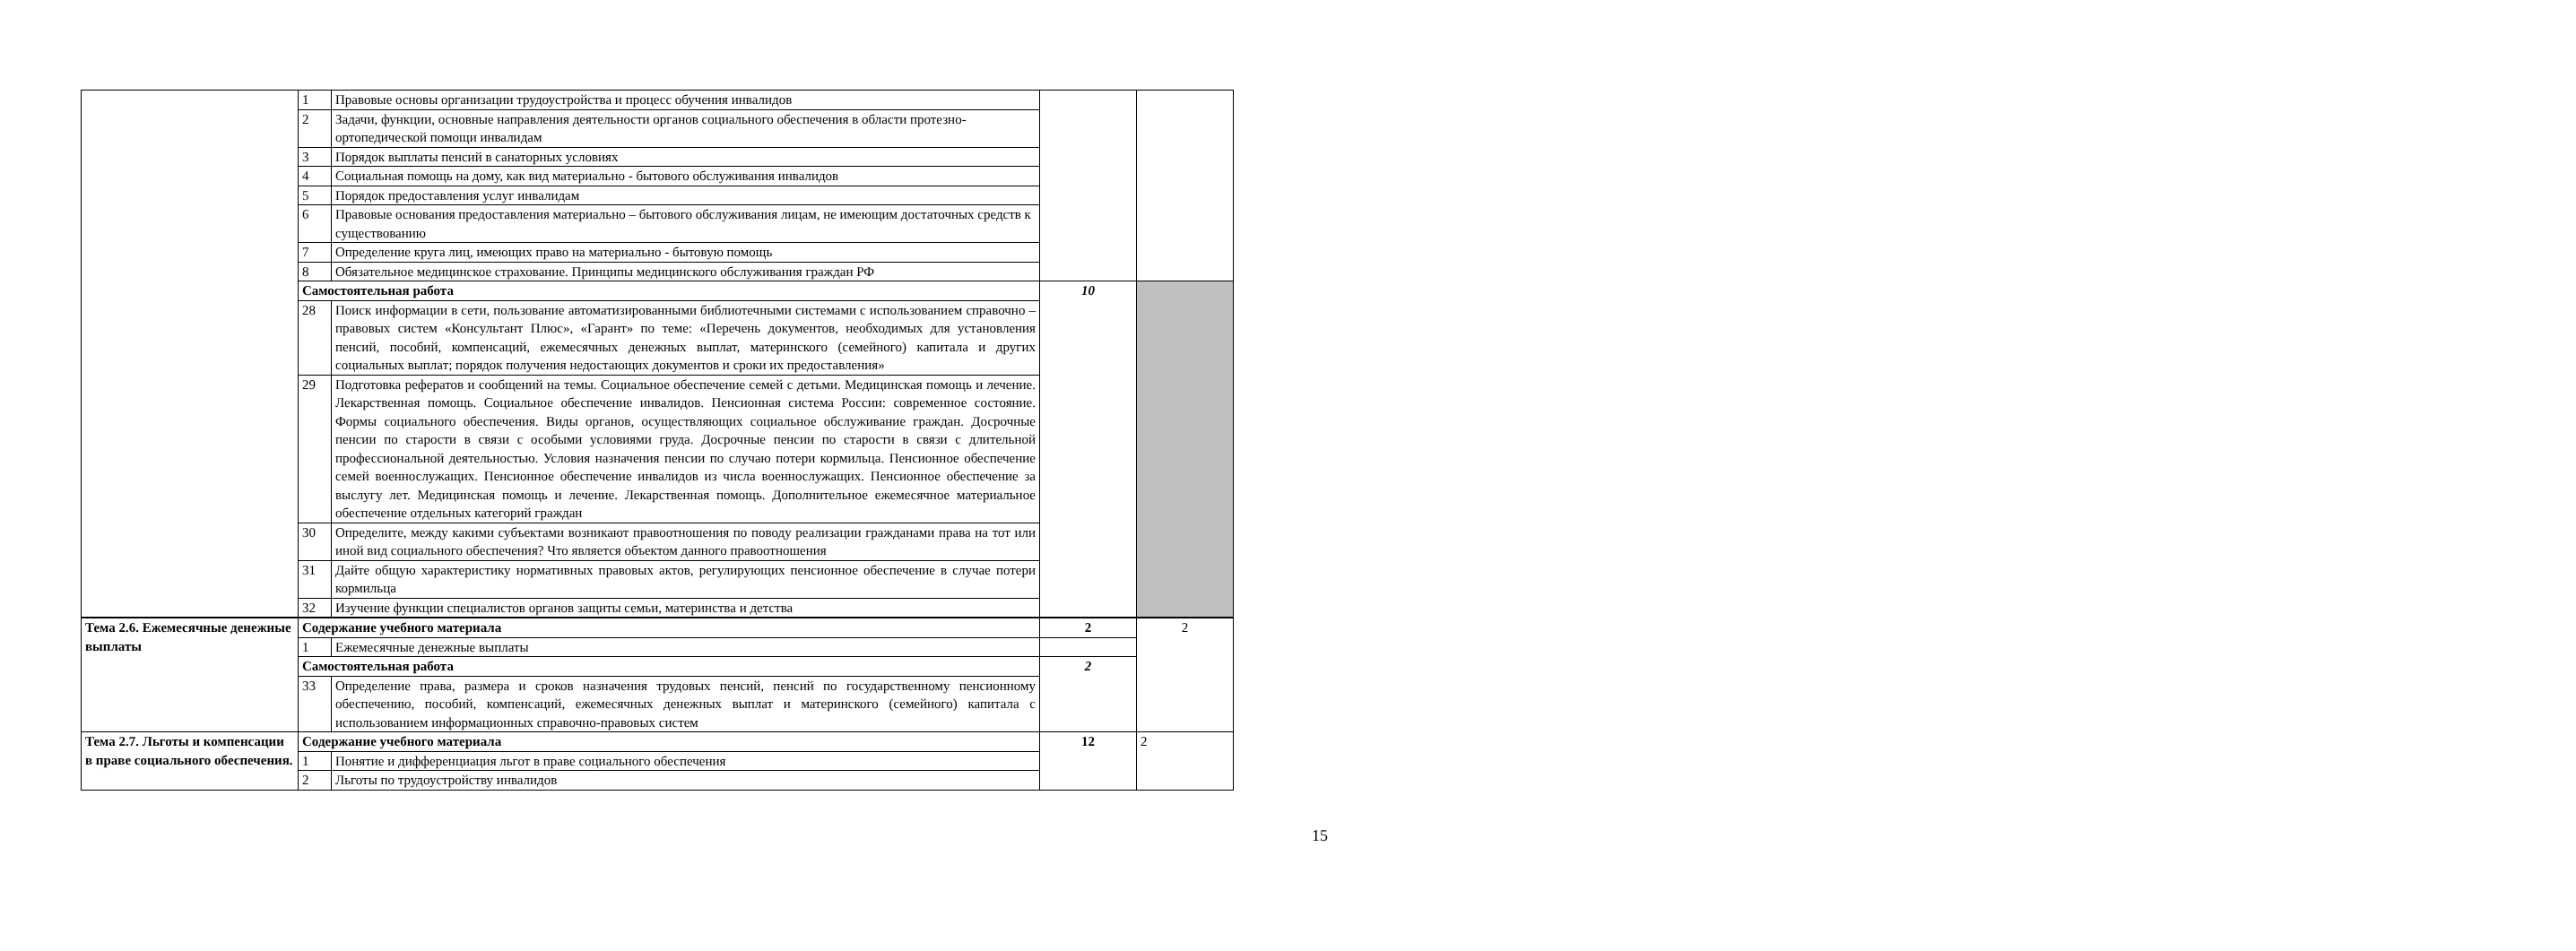| | 1 | Правовые основы организации трудоустройства и процесс обучения инвалидов | | |
| | 2 | Задачи, функции, основные направления деятельности органов социального обеспечения в области протезно-ортопедической помощи инвалидам | | |
| | 3 | Порядок выплаты пенсий в санаторных условиях | | |
| | 4 | Социальная помощь на дому, как вид материально - бытового обслуживания инвалидов | | |
| | 5 | Порядок предоставления услуг инвалидам | | |
| | 6 | Правовые основания предоставления материально – бытового обслуживания лицам, не имеющим достаточных средств к существованию | | |
| | 7 | Определение круга лиц, имеющих право на материально - бытовую помощь | | |
| | 8 | Обязательное медицинское страхование. Принципы медицинского обслуживания граждан РФ | | |
| | Самостоятельная работа | | 10 | |
| | 28 | Поиск информации в сети, пользование автоматизированными библиотечными системами с использованием справочно – правовых систем «Консультант Плюс», «Гарант» по теме: «Перечень документов, необходимых для установления пенсий, пособий, компенсаций, ежемесячных денежных выплат, материнского (семейного) капитала и других социальных выплат; порядок получения недостающих документов и сроки их предоставления» | | |
| | 29 | Подготовка рефератов и сообщений на темы. Социальное обеспечение семей с детьми. Медицинская помощь и лечение. Лекарственная помощь. Социальное обеспечение инвалидов. Пенсионная система России: современное состояние. Формы социального обеспечения. Виды органов, осуществляющих социальное обслуживание граждан. Досрочные пенсии по старости в связи с особыми условиями груда. Досрочные пенсии по старости в связи с длительной профессиональной деятельностью. Условия назначения пенсии по случаю потери кормильца. Пенсионное обеспечение семей военнослужащих. Пенсионное обеспечение инвалидов из числа военнослужащих. Пенсионное обеспечение за выслугу лет. Медицинская помощь и лечение. Лекарственная помощь. Дополнительное ежемесячное материальное обеспечение отдельных категорий граждан | | |
| | 30 | Определите, между какими субъектами возникают правоотношения по поводу реализации гражданами права на тот или иной вид социального обеспечения? Что является объектом данного правоотношения | | |
| | 31 | Дайте общую характеристику нормативных правовых актов, регулирующих пенсионное обеспечение в случае потери кормильца | | |
| | 32 | Изучение функции специалистов органов защиты семьи, материнства и детства | | |
| Тема 2.6. Ежемесячные денежные выплаты | Содержание учебного материала | | 2 | 2 |
| | 1 | Ежемесячные денежные выплаты | | |
| | Самостоятельная работа | | 2 | |
| | 33 | Определение права, размера и сроков назначения трудовых пенсий, пенсий по государственному пенсионному обеспечению, пособий, компенсаций, ежемесячных денежных выплат и материнского (семейного) капитала с использованием информационных справочно-правовых систем | | |
| Тема 2.7. Льготы и компенсации в праве социального обеспечения. | Содержание учебного материала | | 12 | 2 |
| | 1 | Понятие и дифференциация льгот в праве социального обеспечения | | |
| | 2 | Льготы по трудоустройству инвалидов | | |
15